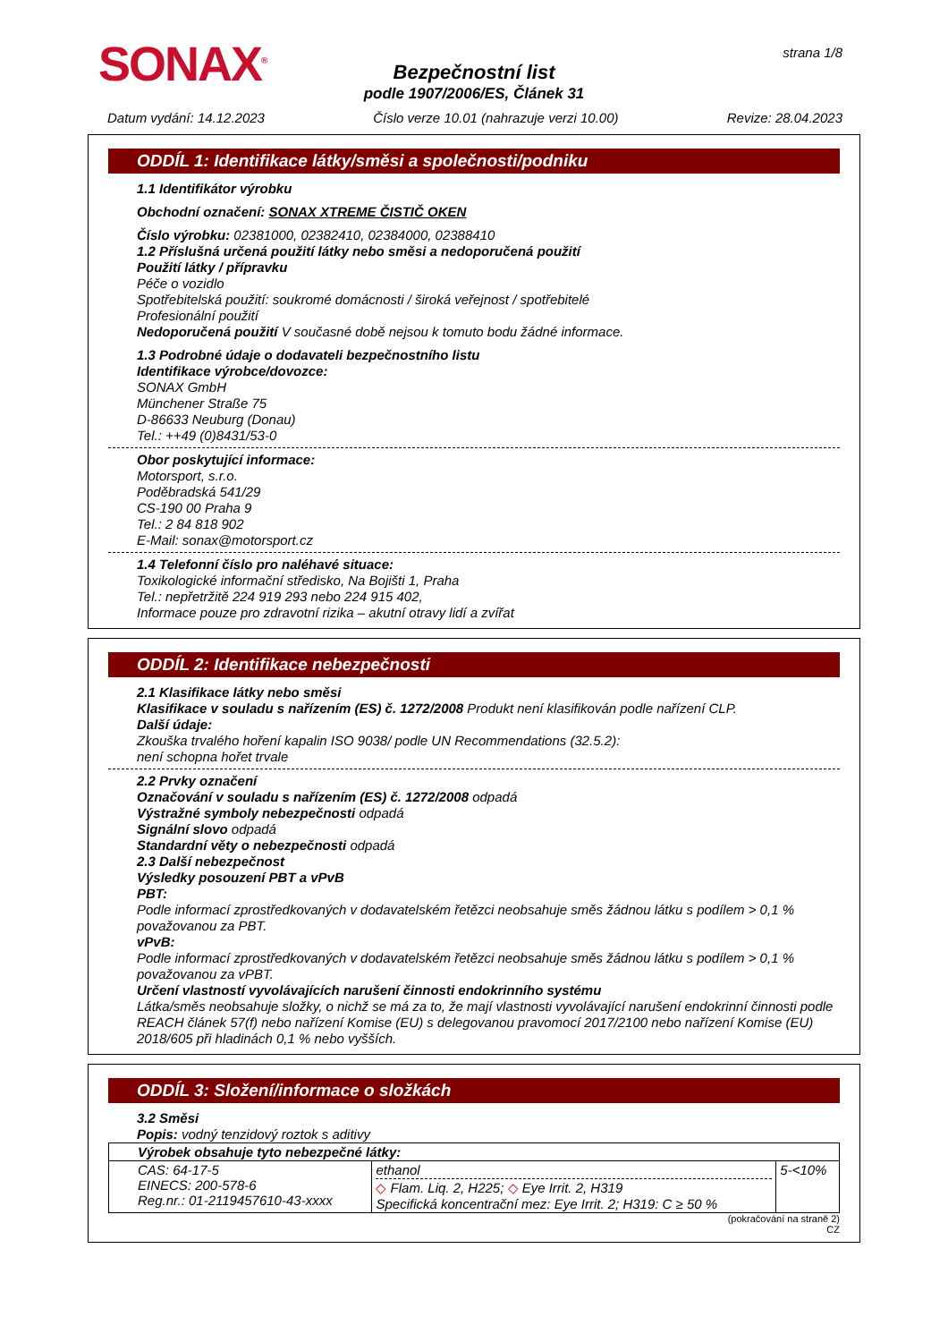SONAX<sup>®</sup> strana 1/8
Bezpečnostní list
podle 1907/2006/ES, Článek 31
Datum vydání: 14.12.2023 Číslo verze 10.01 (nahrazuje verzi 10.00) Revize: 28.04.2023
ODDÍL 1: Identifikace látky/směsi a společnosti/podniku
1.1 Identifikátor výrobku
Obchodní označení: SONAX XTREME ČISTIČ OKEN
Číslo výrobku: 02381000, 02382410, 02384000, 02388410
1.2 Příslušná určená použití látky nebo směsi a nedoporučená použití
Použití látky / přípravku
Péče o vozidlo
Spotřebitelská použití: soukromé domácnosti / široká veřejnost / spotřebitelé
Profesionální použití
Nedoporučená použití V současné době nejsou k tomuto bodu žádné informace.
1.3 Podrobné údaje o dodavateli bezpečnostního listu
Identifikace výrobce/dovozce:
SONAX GmbH
Münchener Straße 75
D-86633 Neuburg (Donau)
Tel.: ++49 (0)8431/53-0
Obor poskytující informace:
Motorsport, s.r.o.
Poděbradská 541/29
CS-190 00 Praha 9
Tel.: 2 84 818 902
E-Mail: sonax@motorsport.cz
1.4 Telefonní číslo pro naléhavé situace:
Toxikologické informační středisko, Na Bojišti 1, Praha
Tel.: nepřetržitě 224 919 293 nebo 224 915 402,
Informace pouze pro zdravotní rizika – akutní otravy lidí a zvířat
ODDÍL 2: Identifikace nebezpečnosti
2.1 Klasifikace látky nebo směsi
Klasifikace v souladu s nařízením (ES) č. 1272/2008 Produkt není klasifikován podle nařízení CLP.
Další údaje:
Zkouška trvalého hoření kapalin ISO 9038/ podle UN Recommendations (32.5.2):
není schopna hořet trvale
2.2 Prvky označení
Označování v souladu s nařízením (ES) č. 1272/2008 odpadá
Výstražné symboly nebezpečnosti odpadá
Signální slovo odpadá
Standardní věty o nebezpečnosti odpadá
2.3 Další nebezpečnost
Výsledky posouzení PBT a vPvB
PBT:
Podle informací zprostředkovaných v dodavatelském řetězci neobsahuje směs žádnou látku s podílem > 0,1 % považovanou za PBT.
vPvB:
Podle informací zprostředkovaných v dodavatelském řetězci neobsahuje směs žádnou látku s podílem > 0,1 % považovanou za vPBT.
Určení vlastností vyvolávajících narušení činnosti endokrinního systému
Látka/směs neobsahuje složky, o nichž se má za to, že mají vlastnosti vyvolávající narušení endokrinní činnosti podle REACH článek 57(f) nebo nařízení Komise (EU) s delegovanou pravomocí 2017/2100 nebo nařízení Komise (EU) 2018/605 při hladinách 0,1 % nebo vyšších.
ODDÍL 3: Složení/informace o složkách
3.2 Směsi
Popis: vodný tenzidový roztok s aditivy
| Výrobek obsahuje tyto nebezpečné látky: | | |
| CAS: 64-17-5 EINECS: 200-578-6 Reg.nr.: 01-2119457610-43-xxxx | ethanol ◇ Flam. Liq. 2, H225; ◇ Eye Irrit. 2, H319 Specifická koncentrační mez: Eye Irrit. 2; H319: C ≥ 50 % | 5-<10% |
(pokračování na straně 2)
CZ